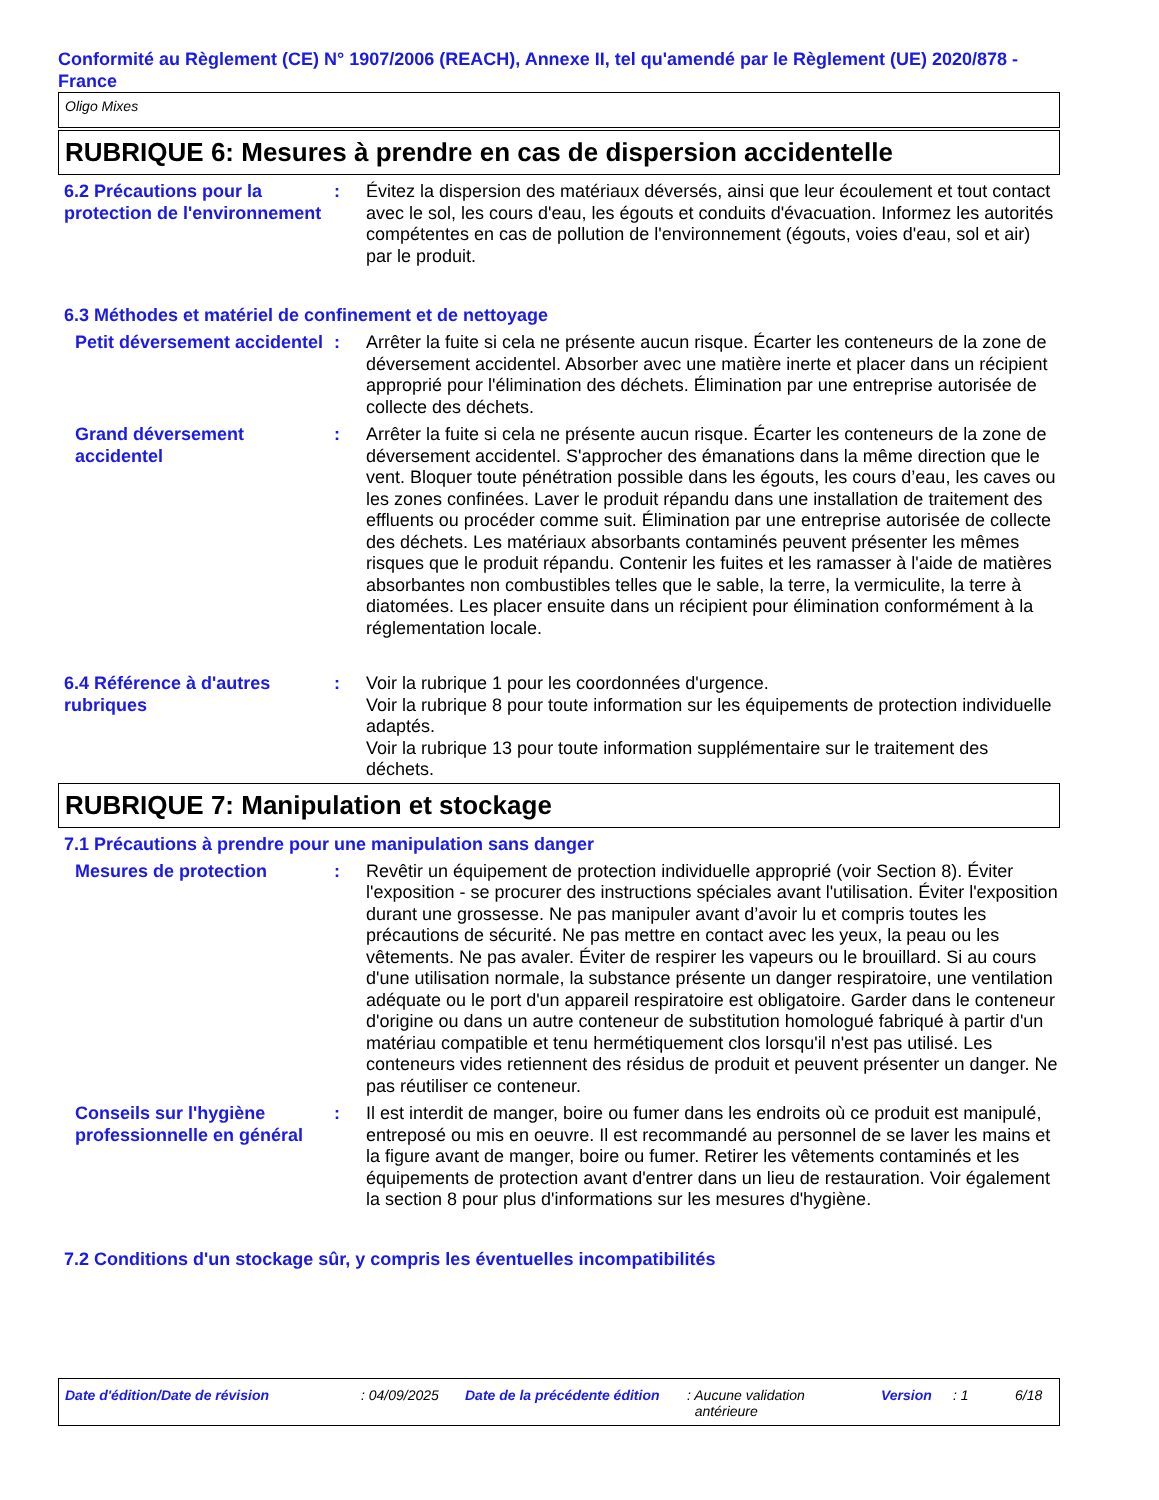Conformité au Règlement (CE) N° 1907/2006 (REACH), Annexe II, tel qu'amendé par le Règlement (UE) 2020/878 - France
Oligo Mixes
RUBRIQUE 6: Mesures à prendre en cas de dispersion accidentelle
6.2 Précautions pour la protection de l'environnement
: Évitez la dispersion des matériaux déversés, ainsi que leur écoulement et tout contact avec le sol, les cours d'eau, les égouts et conduits d'évacuation. Informez les autorités compétentes en cas de pollution de l'environnement (égouts, voies d'eau, sol et air) par le produit.
6.3 Méthodes et matériel de confinement et de nettoyage
Petit déversement accidentel
: Arrêter la fuite si cela ne présente aucun risque. Écarter les conteneurs de la zone de déversement accidentel. Absorber avec une matière inerte et placer dans un récipient approprié pour l'élimination des déchets. Élimination par une entreprise autorisée de collecte des déchets.
Grand déversement accidentel
: Arrêter la fuite si cela ne présente aucun risque. Écarter les conteneurs de la zone de déversement accidentel. S'approcher des émanations dans la même direction que le vent. Bloquer toute pénétration possible dans les égouts, les cours d’eau, les caves ou les zones confinées. Laver le produit répandu dans une installation de traitement des effluents ou procéder comme suit. Élimination par une entreprise autorisée de collecte des déchets. Les matériaux absorbants contaminés peuvent présenter les mêmes risques que le produit répandu. Contenir les fuites et les ramasser à l'aide de matières absorbantes non combustibles telles que le sable, la terre, la vermiculite, la terre à diatomées. Les placer ensuite dans un récipient pour élimination conformément à la réglementation locale.
6.4 Référence à d'autres rubriques
: Voir la rubrique 1 pour les coordonnées d'urgence.
Voir la rubrique 8 pour toute information sur les équipements de protection individuelle adaptés.
Voir la rubrique 13 pour toute information supplémentaire sur le traitement des déchets.
RUBRIQUE 7: Manipulation et stockage
7.1 Précautions à prendre pour une manipulation sans danger
Mesures de protection : Revêtir un équipement de protection individuelle approprié (voir Section 8). Éviter l'exposition - se procurer des instructions spéciales avant l'utilisation. Éviter l'exposition durant une grossesse. Ne pas manipuler avant d’avoir lu et compris toutes les précautions de sécurité. Ne pas mettre en contact avec les yeux, la peau ou les vêtements. Ne pas avaler. Éviter de respirer les vapeurs ou le brouillard. Si au cours d'une utilisation normale, la substance présente un danger respiratoire, une ventilation adéquate ou le port d'un appareil respiratoire est obligatoire. Garder dans le conteneur d'origine ou dans un autre conteneur de substitution homologué fabriqué à partir d'un matériau compatible et tenu hermétiquement clos lorsqu'il n'est pas utilisé. Les conteneurs vides retiennent des résidus de produit et peuvent présenter un danger. Ne pas réutiliser ce conteneur.
Conseils sur l'hygiène professionnelle en général
: Il est interdit de manger, boire ou fumer dans les endroits où ce produit est manipulé, entreposé ou mis en oeuvre. Il est recommandé au personnel de se laver les mains et la figure avant de manger, boire ou fumer. Retirer les vêtements contaminés et les équipements de protection avant d'entrer dans un lieu de restauration. Voir également la section 8 pour plus d'informations sur les mesures d'hygiène.
7.2 Conditions d'un stockage sûr, y compris les éventuelles incompatibilités
Date d'édition/Date de révision: 04/09/2025 Date de la précédente édition: Aucune validation
antérieure Version: 1 6/18